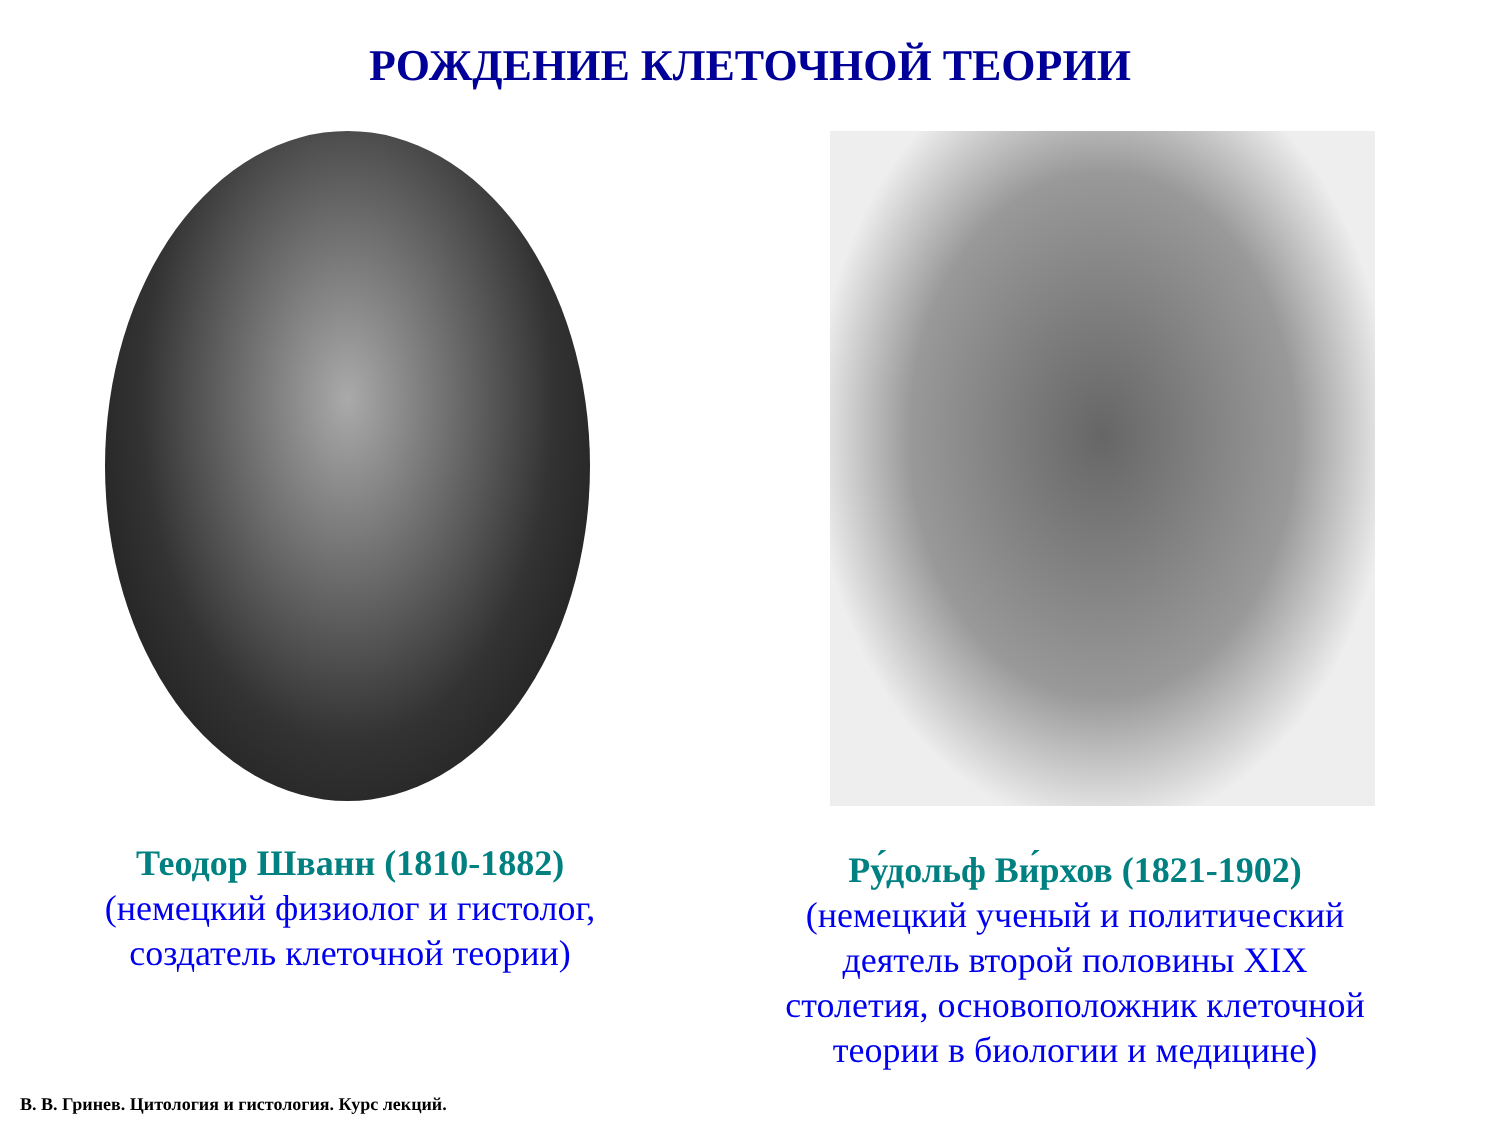РОЖДЕНИЕ КЛЕТОЧНОЙ ТЕОРИИ
Теодор Шванн (1810-1882)
(немецкий физиолог и гистолог,
создатель клеточной теории)
Ру́дольф Ви́рхов (1821-1902)
(немецкий ученый и политический
деятель второй половины XIX
столетия, основоположник клеточной
теории в биологии и медицине)
В. В. Гринев. Цитология и гистология. Курс лекций.